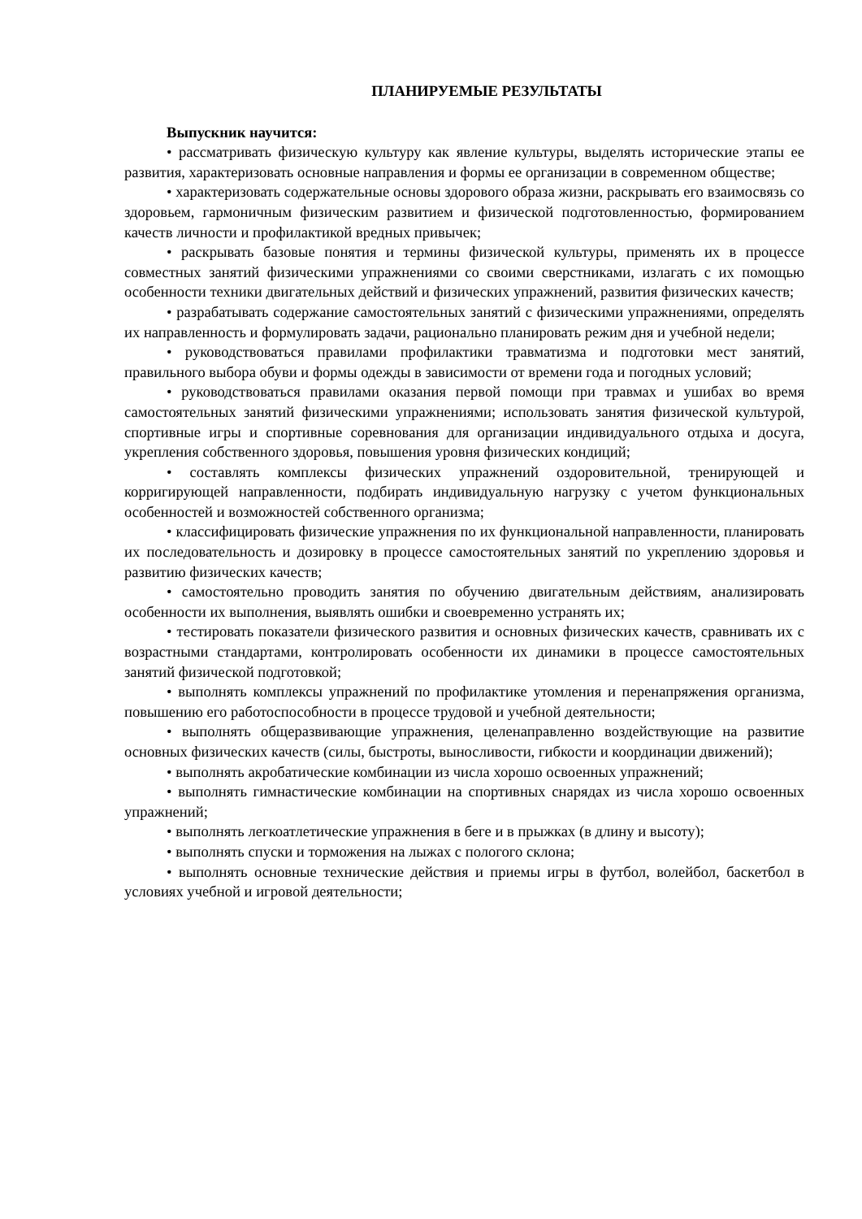ПЛАНИРУЕМЫЕ РЕЗУЛЬТАТЫ
Выпускник научится:
• рассматривать физическую культуру как явление культуры, выделять исторические этапы ее развития, характеризовать основные направления и формы ее организации в современном обществе;
• характеризовать содержательные основы здорового образа жизни, раскрывать его взаимосвязь со здоровьем, гармоничным физическим развитием и физической подготовленностью, формированием качеств личности и профилактикой вредных привычек;
• раскрывать базовые понятия и термины физической культуры, применять их в процессе совместных занятий физическими упражнениями со своими сверстниками, излагать с их помощью особенности техники двигательных действий и физических упражнений, развития физических качеств;
• разрабатывать содержание самостоятельных занятий с физическими упражнениями, определять их направленность и формулировать задачи, рационально планировать режим дня и учебной недели;
• руководствоваться правилами профилактики травматизма и подготовки мест занятий, правильного выбора обуви и формы одежды в зависимости от времени года и погодных условий;
• руководствоваться правилами оказания первой помощи при травмах и ушибах во время самостоятельных занятий физическими упражнениями; использовать занятия физической культурой, спортивные игры и спортивные соревнования для организации индивидуального отдыха и досуга, укрепления собственного здоровья, повышения уровня физических кондиций;
• составлять комплексы физических упражнений оздоровительной, тренирующей и корригирующей направленности, подбирать индивидуальную нагрузку с учетом функциональных особенностей и возможностей собственного организма;
• классифицировать физические упражнения по их функциональной направленности, планировать их последовательность и дозировку в процессе самостоятельных занятий по укреплению здоровья и развитию физических качеств;
• самостоятельно проводить занятия по обучению двигательным действиям, анализировать особенности их выполнения, выявлять ошибки и своевременно устранять их;
• тестировать показатели физического развития и основных физических качеств, сравнивать их с возрастными стандартами, контролировать особенности их динамики в процессе самостоятельных занятий физической подготовкой;
• выполнять комплексы упражнений по профилактике утомления и перенапряжения организма, повышению его работоспособности в процессе трудовой и учебной деятельности;
• выполнять общеразвивающие упражнения, целенаправленно воздействующие на развитие основных физических качеств (силы, быстроты, выносливости, гибкости и координации движений);
• выполнять акробатические комбинации из числа хорошо освоенных упражнений;
• выполнять гимнастические комбинации на спортивных снарядах из числа хорошо освоенных упражнений;
• выполнять легкоатлетические упражнения в беге и в прыжках (в длину и высоту);
• выполнять спуски и торможения на лыжах с пологого склона;
• выполнять основные технические действия и приемы игры в футбол, волейбол, баскетбол в условиях учебной и игровой деятельности;